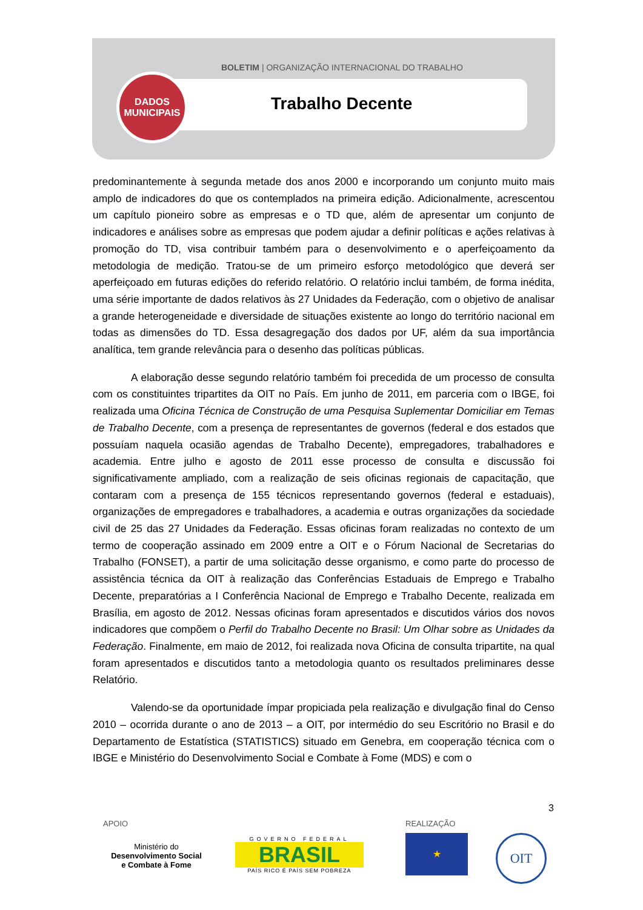BOLETIM | ORGANIZAÇÃO INTERNACIONAL DO TRABALHO
Trabalho Decente
DADOS
MUNICIPAIS
predominantemente à segunda metade dos anos 2000 e incorporando um conjunto muito mais amplo de indicadores do que os contemplados na primeira edição. Adicionalmente, acrescentou um capítulo pioneiro sobre as empresas e o TD que, além de apresentar um conjunto de indicadores e análises sobre as empresas que podem ajudar a definir políticas e ações relativas à promoção do TD, visa contribuir também para o desenvolvimento e o aperfeiçoamento da metodologia de medição. Tratou-se de um primeiro esforço metodológico que deverá ser aperfeiçoado em futuras edições do referido relatório. O relatório inclui também, de forma inédita, uma série importante de dados relativos às 27 Unidades da Federação, com o objetivo de analisar a grande heterogeneidade e diversidade de situações existente ao longo do território nacional em todas as dimensões do TD. Essa desagregação dos dados por UF, além da sua importância analítica, tem grande relevância para o desenho das políticas públicas.
A elaboração desse segundo relatório também foi precedida de um processo de consulta com os constituintes tripartites da OIT no País. Em junho de 2011, em parceria com o IBGE, foi realizada uma Oficina Técnica de Construção de uma Pesquisa Suplementar Domiciliar em Temas de Trabalho Decente, com a presença de representantes de governos (federal e dos estados que possuíam naquela ocasião agendas de Trabalho Decente), empregadores, trabalhadores e academia. Entre julho e agosto de 2011 esse processo de consulta e discussão foi significativamente ampliado, com a realização de seis oficinas regionais de capacitação, que contaram com a presença de 155 técnicos representando governos (federal e estaduais), organizações de empregadores e trabalhadores, a academia e outras organizações da sociedade civil de 25 das 27 Unidades da Federação. Essas oficinas foram realizadas no contexto de um termo de cooperação assinado em 2009 entre a OIT e o Fórum Nacional de Secretarias do Trabalho (FONSET), a partir de uma solicitação desse organismo, e como parte do processo de assistência técnica da OIT à realização das Conferências Estaduais de Emprego e Trabalho Decente, preparatórias a I Conferência Nacional de Emprego e Trabalho Decente, realizada em Brasília, em agosto de 2012. Nessas oficinas foram apresentados e discutidos vários dos novos indicadores que compõem o Perfil do Trabalho Decente no Brasil: Um Olhar sobre as Unidades da Federação. Finalmente, em maio de 2012, foi realizada nova Oficina de consulta tripartite, na qual foram apresentados e discutidos tanto a metodologia quanto os resultados preliminares desse Relatório.
Valendo-se da oportunidade ímpar propiciada pela realização e divulgação final do Censo 2010 – ocorrida durante o ano de 2013 – a OIT, por intermédio do seu Escritório no Brasil e do Departamento de Estatística (STATISTICS) situado em Genebra, em cooperação técnica com o IBGE e Ministério do Desenvolvimento Social e Combate à Fome (MDS) e com o
3
APOIO REALIZAÇÃO
Ministério do
Desenvolvimento Social
e Combate à Fome
GOVERNO FEDERAL
BRASIL
PAÍS RICO É PAÍS SEM POBREZA
★ OIT